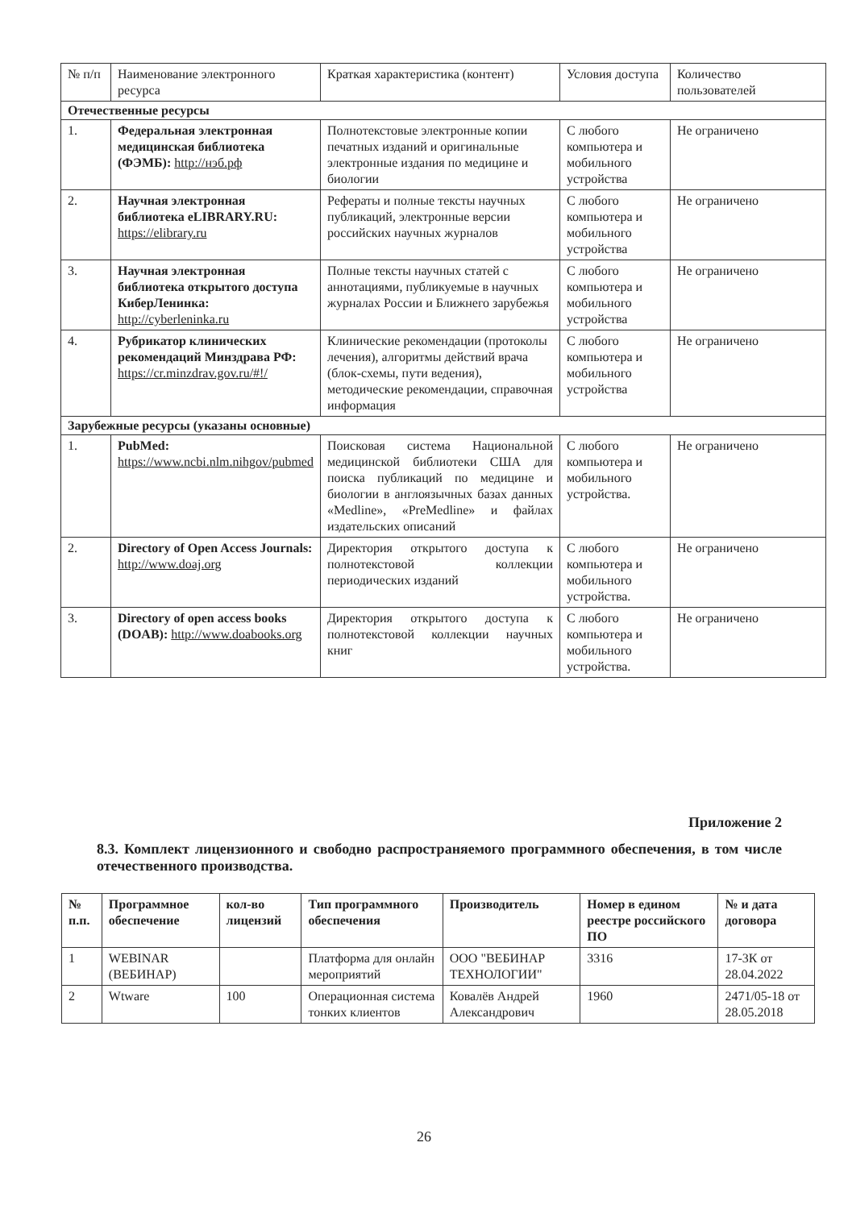| № п/п | Наименование электронного ресурса | Краткая характеристика (контент) | Условия доступа | Количество пользователей |
| Отечественные ресурсы | | | | |
| 1. | Федеральная электронная медицинская библиотека (ФЭМБ): http://нэб.рф | Полнотекстовые электронные копии печатных изданий и оригинальные электронные издания по медицине и биологии | С любого компьютера и мобильного устройства | Не ограничено |
| 2. | Научная электронная библиотека eLIBRARY.RU: https://elibrary.ru | Рефераты и полные тексты научных публикаций, электронные версии российских научных журналов | С любого компьютера и мобильного устройства | Не ограничено |
| 3. | Научная электронная библиотека открытого доступа КиберЛенинка: http://cyberleninka.ru | Полные тексты научных статей с аннотациями, публикуемые в научных журналах России и Ближнего зарубежья | С любого компьютера и мобильного устройства | Не ограничено |
| 4. | Рубрикатор клинических рекомендаций Минздрава РФ: https://cr.minzdrav.gov.ru/#!/ | Клинические рекомендации (протоколы лечения), алгоритмы действий врача (блок-схемы, пути ведения), методические рекомендации, справочная информация | С любого компьютера и мобильного устройства | Не ограничено |
| Зарубежные ресурсы (указаны основные) | | | | |
| 1. | PubMed: https://www.ncbi.nlm.nihgov/pubmed | Поисковая система Национальной медицинской библиотеки США для поиска публикаций по медицине и биологии в англоязычных базах данных «Medline», «PreMedline» и файлах издательских описаний | С любого компьютера и мобильного устройства. | Не ограничено |
| 2. | Directory of Open Access Journals: http://www.doaj.org | Директория открытого доступа к полнотекстовой коллекции периодических изданий | С любого компьютера и мобильного устройства. | Не ограничено |
| 3. | Directory of open access books (DOAB): http://www.doabooks.org | Директория открытого доступа к полнотекстовой коллекции научных книг | С любого компьютера и мобильного устройства. | Не ограничено |
Приложение 2
8.3. Комплект лицензионного и свободно распространяемого программного обеспечения, в том числе отечественного производства.
| № п.п. | Программное обеспечение | кол-во лицензий | Тип программного обеспечения | Производитель | Номер в едином реестре российского ПО | № и дата договора |
| --- | --- | --- | --- | --- | --- | --- |
| 1 | WEBINAR (ВЕБИНАР) | | Платформа для онлайн мероприятий | ООО "ВЕБИНАР ТЕХНОЛОГИИ" | 3316 | 17-3К от 28.04.2022 |
| 2 | Wtware | 100 | Операционная система тонких клиентов | Ковалёв Андрей Александрович | 1960 | 2471/05-18 от 28.05.2018 |
26